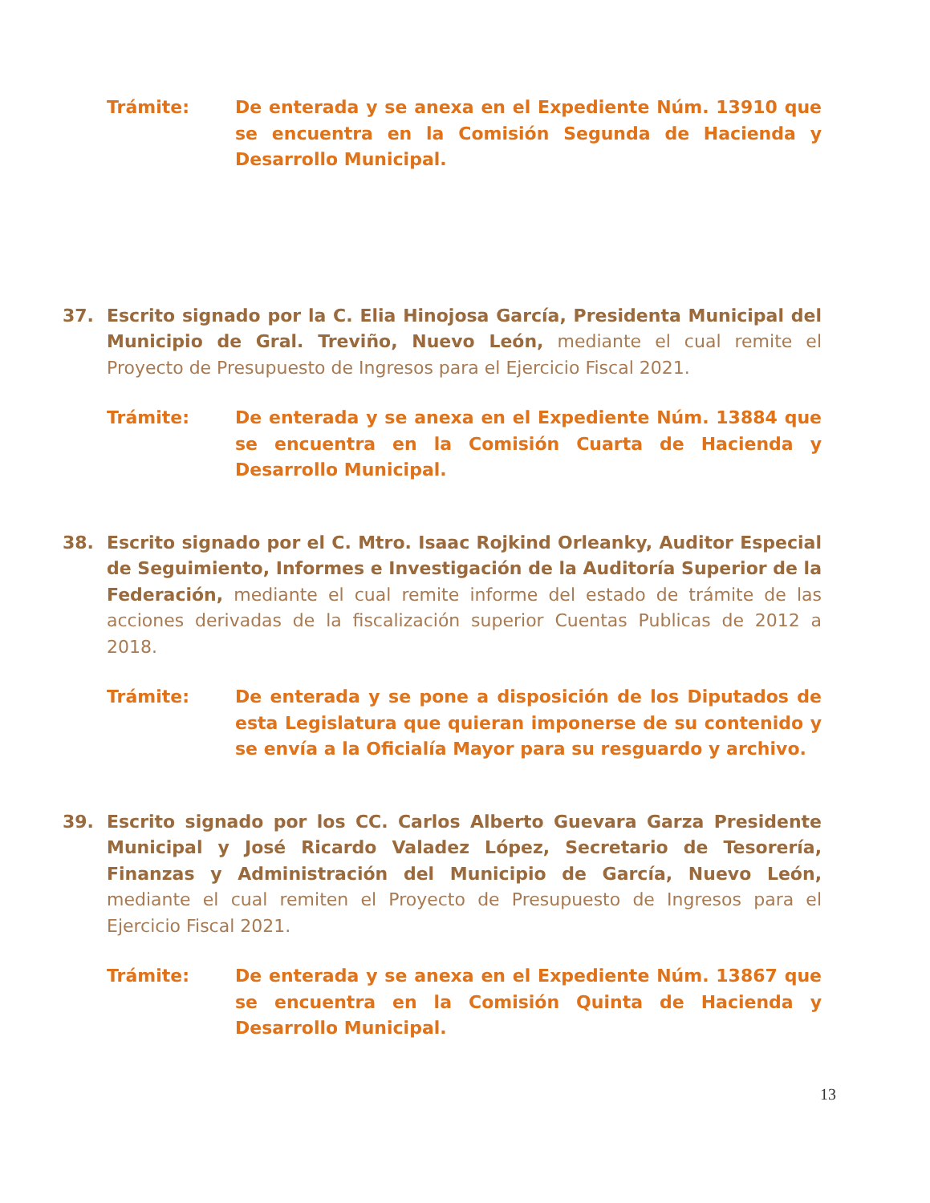Trámite: De enterada y se anexa en el Expediente Núm. 13910 que se encuentra en la Comisión Segunda de Hacienda y Desarrollo Municipal.
37. Escrito signado por la C. Elia Hinojosa García, Presidenta Municipal del Municipio de Gral. Treviño, Nuevo León, mediante el cual remite el Proyecto de Presupuesto de Ingresos para el Ejercicio Fiscal 2021.
Trámite: De enterada y se anexa en el Expediente Núm. 13884 que se encuentra en la Comisión Cuarta de Hacienda y Desarrollo Municipal.
38. Escrito signado por el C. Mtro. Isaac Rojkind Orleanky, Auditor Especial de Seguimiento, Informes e Investigación de la Auditoría Superior de la Federación, mediante el cual remite informe del estado de trámite de las acciones derivadas de la fiscalización superior Cuentas Publicas de 2012 a 2018.
Trámite: De enterada y se pone a disposición de los Diputados de esta Legislatura que quieran imponerse de su contenido y se envía a la Oficialía Mayor para su resguardo y archivo.
39. Escrito signado por los CC. Carlos Alberto Guevara Garza Presidente Municipal y José Ricardo Valadez López, Secretario de Tesorería, Finanzas y Administración del Municipio de García, Nuevo León, mediante el cual remiten el Proyecto de Presupuesto de Ingresos para el Ejercicio Fiscal 2021.
Trámite: De enterada y se anexa en el Expediente Núm. 13867 que se encuentra en la Comisión Quinta de Hacienda y Desarrollo Municipal.
13